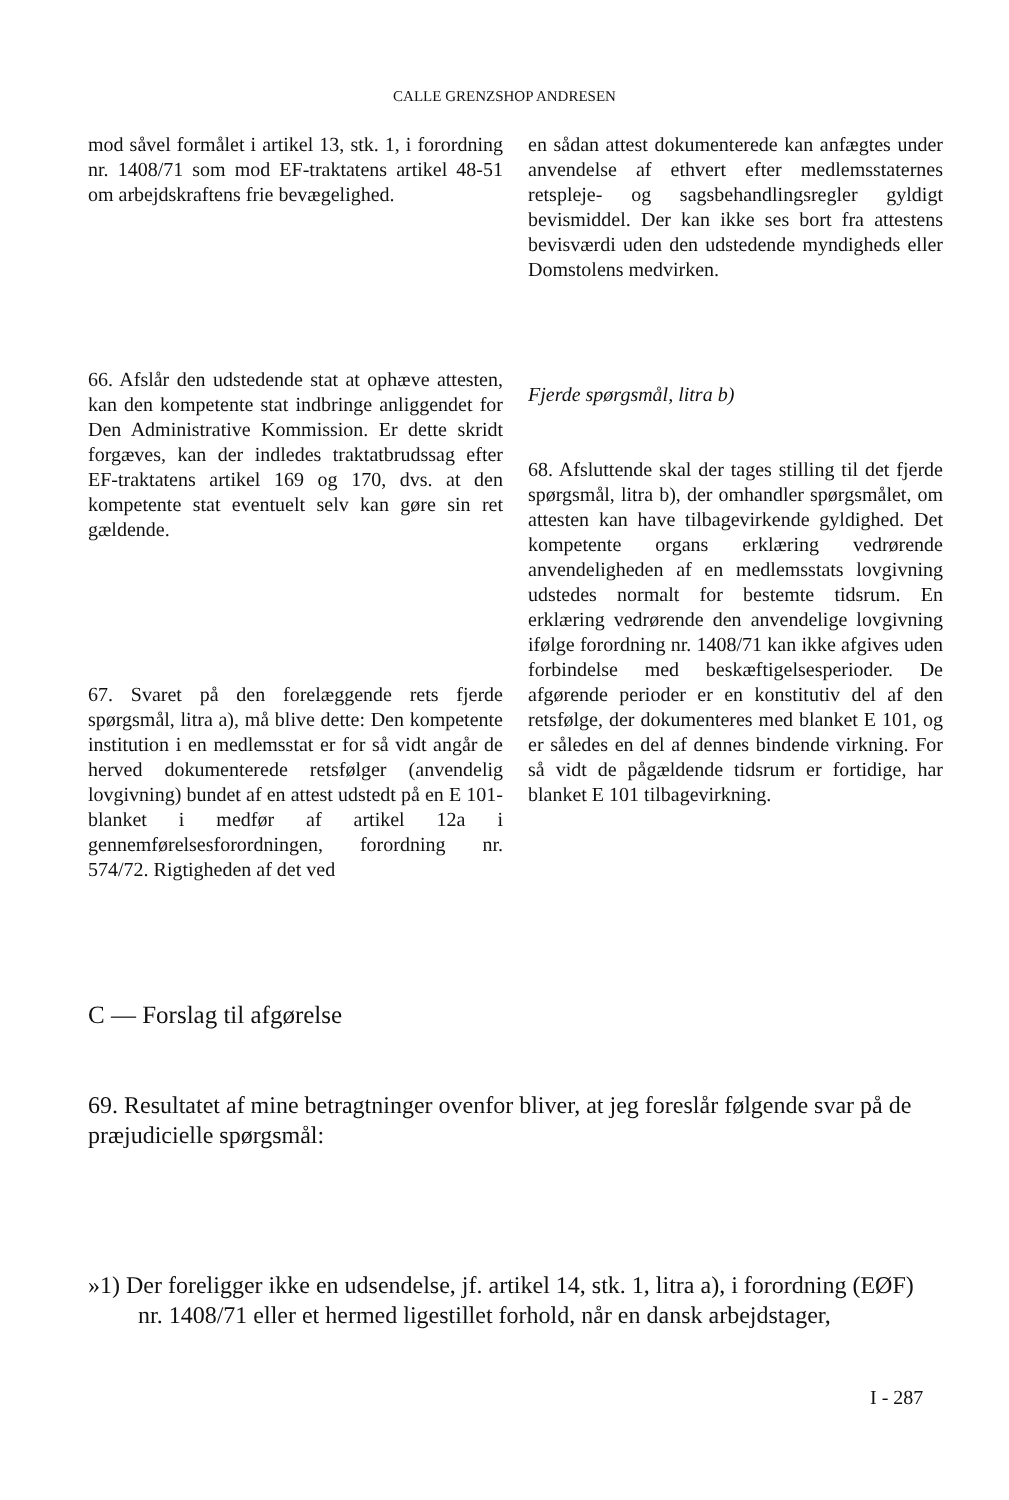CALLE GRENZSHOP ANDRESEN
mod såvel formålet i artikel 13, stk. 1, i forordning nr. 1408/71 som mod EF-traktatens artikel 48-51 om arbejdskraftens frie bevægelighed.
66. Afslår den udstedende stat at ophæve attesten, kan den kompetente stat indbringe anliggendet for Den Administrative Kommission. Er dette skridt forgæves, kan der indledes traktatbrudssag efter EF-traktatens artikel 169 og 170, dvs. at den kompetente stat eventuelt selv kan gøre sin ret gældende.
67. Svaret på den forelæggende rets fjerde spørgsmål, litra a), må blive dette: Den kompetente institution i en medlemsstat er for så vidt angår de herved dokumenterede retsfølger (anvendelig lovgivning) bundet af en attest udstedt på en E 101-blanket i medfør af artikel 12a i gennemførelsesforordningen, forordning nr. 574/72. Rigtigheden af det ved
en sådan attest dokumenterede kan anfægtes under anvendelse af ethvert efter medlemsstaternes retspleje- og sagsbehandlingsregler gyldigt bevismiddel. Der kan ikke ses bort fra attestens bevisværdi uden den udstedende myndigheds eller Domstolens medvirken.
Fjerde spørgsmål, litra b)
68. Afsluttende skal der tages stilling til det fjerde spørgsmål, litra b), der omhandler spørgsmålet, om attesten kan have tilbagevirkende gyldighed. Det kompetente organs erklæring vedrørende anvendeligheden af en medlemsstats lovgivning udstedes normalt for bestemte tidsrum. En erklæring vedrørende den anvendelige lovgivning ifølge forordning nr. 1408/71 kan ikke afgives uden forbindelse med beskæftigelsesperioder. De afgørende perioder er en konstitutiv del af den retsfølge, der dokumenteres med blanket E 101, og er således en del af dennes bindende virkning. For så vidt de pågældende tidsrum er fortidige, har blanket E 101 tilbagevirkning.
C — Forslag til afgørelse
69. Resultatet af mine betragtninger ovenfor bliver, at jeg foreslår følgende svar på de præjudicielle spørgsmål:
»1) Der foreligger ikke en udsendelse, jf. artikel 14, stk. 1, litra a), i forordning (EØF) nr. 1408/71 eller et hermed ligestillet forhold, når en dansk arbejdstager,
I - 287